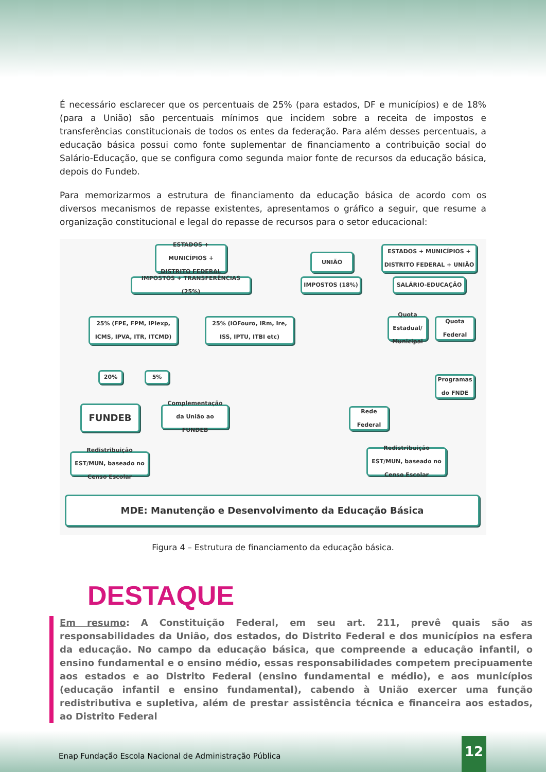É necessário esclarecer que os percentuais de 25% (para estados, DF e municípios) e de 18% (para a União) são percentuais mínimos que incidem sobre a receita de impostos e transferências constitucionais de todos os entes da federação. Para além desses percentuais, a educação básica possui como fonte suplementar de financiamento a contribuição social do Salário-Educação, que se configura como segunda maior fonte de recursos da educação básica, depois do Fundeb.
Para memorizarmos a estrutura de financiamento da educação básica de acordo com os diversos mecanismos de repasse existentes, apresentamos o gráfico a seguir, que resume a organização constitucional e legal do repasse de recursos para o setor educacional:
ESTADOS + MUNICÍPIOS + DISTRITO FEDERAL
UNIÃO
ESTADOS + MUNICÍPIOS + DISTRITO FEDERAL + UNIÃO
IMPOSTOS + TRANSFERÊNCIAS (25%) IMPOSTOS (18%) SALÁRIO-EDUCAÇÃO
25% (FPE, FPM, IPIexp, ICMS, IPVA, ITR, ITCMD)
25% (IOFouro, IRm, Ire, ISS, IPTU, ITBI etc)
Quota Estadual/ Municipal
Quota Federal
20% 5%
Programas do FNDE
FUNDEB
Complementação da União ao FUNDEB
Rede Federal
Redistribuição EST/MUN, baseado no Censo Escolar
Redistribuição EST/MUN, baseado no Censo Escolar
MDE: Manutenção e Desenvolvimento da Educação Básica
Figura 4 – Estrutura de financiamento da educação básica.
DESTAQUE
Em resumo: A Constituição Federal, em seu art. 211, prevê quais são as responsabilidades da União, dos estados, do Distrito Federal e dos municípios na esfera da educação. No campo da educação básica, que compreende a educação infantil, o ensino fundamental e o ensino médio, essas responsabilidades competem precipuamente aos estados e ao Distrito Federal (ensino fundamental e médio), e aos municípios (educação infantil e ensino fundamental), cabendo à União exercer uma função redistributiva e supletiva, além de prestar assistência técnica e financeira aos estados, ao Distrito Federal
Enap Fundação Escola Nacional de Administração Pública
12